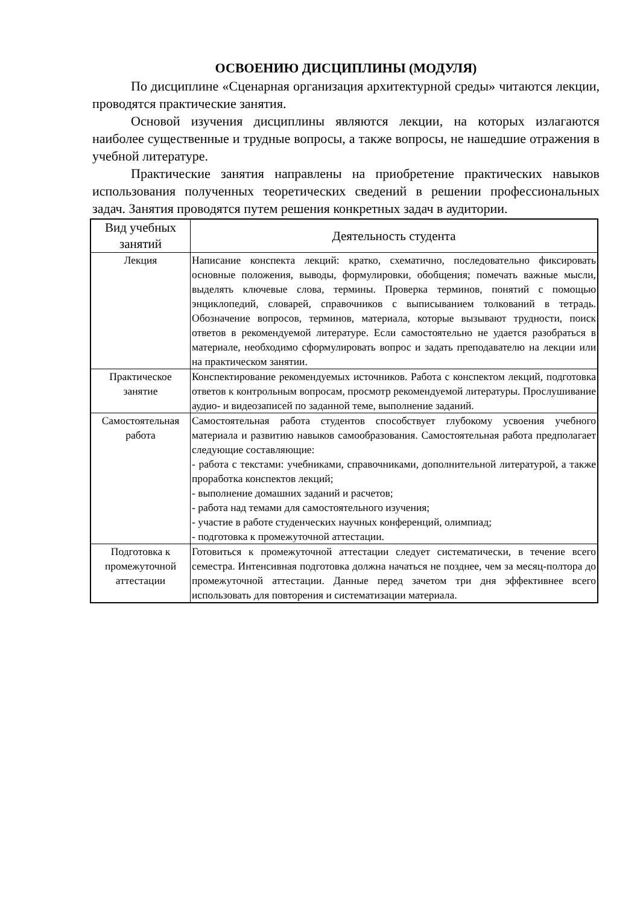ОСВОЕНИЮ ДИСЦИПЛИНЫ (МОДУЛЯ)
По дисциплине «Сценарная организация архитектурной среды» читаются лекции, проводятся практические занятия.
Основой изучения дисциплины являются лекции, на которых излагаются наиболее существенные и трудные вопросы, а также вопросы, не нашедшие отражения в учебной литературе.
Практические занятия направлены на приобретение практических навыков использования полученных теоретических сведений в решении профессиональных задач. Занятия проводятся путем решения конкретных задач в аудитории.
| Вид учебных занятий | Деятельность студента |
| --- | --- |
| Лекция | Написание конспекта лекций: кратко, схематично, последовательно фиксировать основные положения, выводы, формулировки, обобщения; помечать важные мысли, выделять ключевые слова, термины. Проверка терминов, понятий с помощью энциклопедий, словарей, справочников с выписыванием толкований в тетрадь. Обозначение вопросов, терминов, материала, которые вызывают трудности, поиск ответов в рекомендуемой литературе. Если самостоятельно не удается разобраться в материале, необходимо сформулировать вопрос и задать преподавателю на лекции или на практическом занятии. |
| Практическое занятие | Конспектирование рекомендуемых источников. Работа с конспектом лекций, подготовка ответов к контрольным вопросам, просмотр рекомендуемой литературы. Прослушивание аудио- и видеозаписей по заданной теме, выполнение заданий. |
| Самостоятельная работа | Самостоятельная работа студентов способствует глубокому усвоения учебного материала и развитию навыков самообразования. Самостоятельная работа предполагает следующие составляющие: - работа с текстами: учебниками, справочниками, дополнительной литературой, а также проработка конспектов лекций; - выполнение домашних заданий и расчетов; - работа над темами для самостоятельного изучения; - участие в работе студенческих научных конференций, олимпиад; - подготовка к промежуточной аттестации. |
| Подготовка к промежуточной аттестации | Готовиться к промежуточной аттестации следует систематически, в течение всего семестра. Интенсивная подготовка должна начаться не позднее, чем за месяц-полтора до промежуточной аттестации. Данные перед зачетом три дня эффективнее всего использовать для повторения и систематизации материала. |